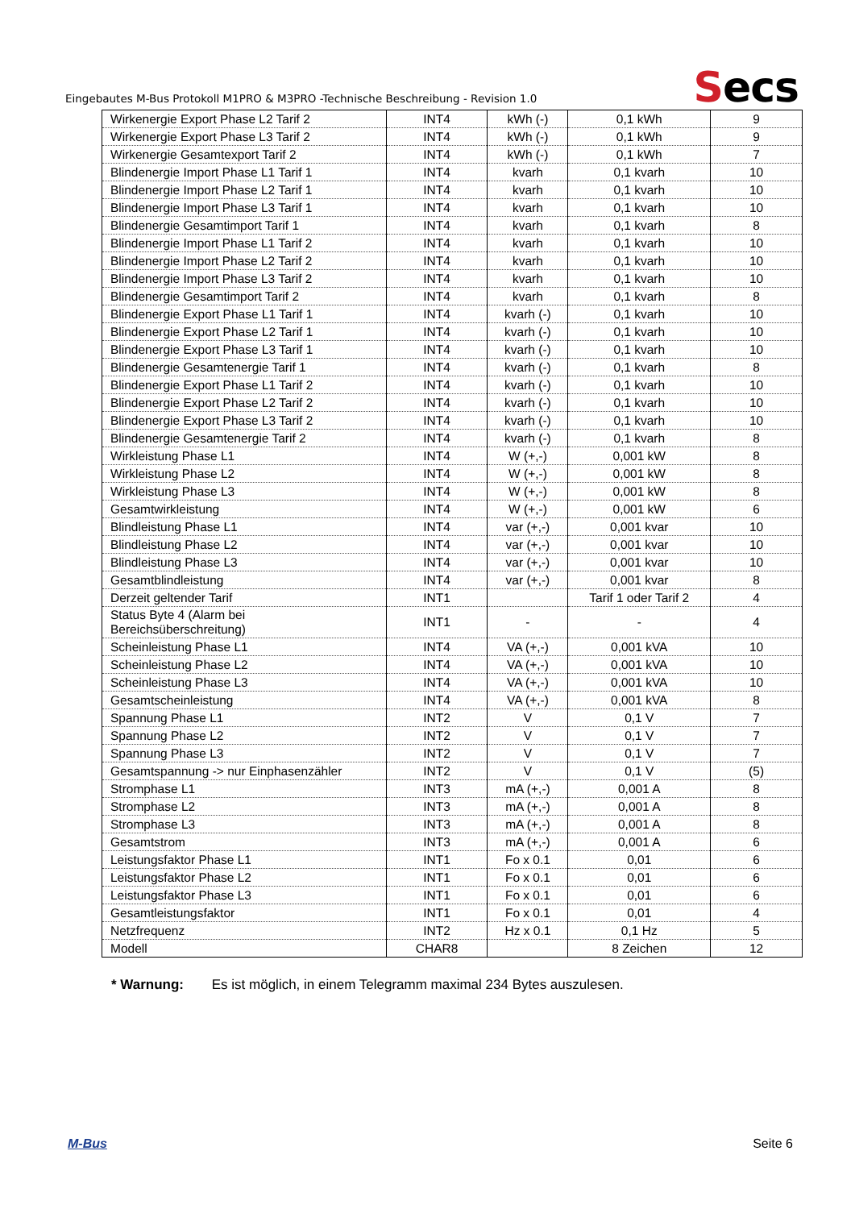Eingebautes M-Bus Protokoll M1PRO & M3PRO -Technische Beschreibung - Revision 1.0
Secs
| Wirkenergie Export Phase L2 Tarif 2 | INT4 | kWh (-) | 0,1 kWh | 9 |
| Wirkenergie Export Phase L3 Tarif 2 | INT4 | kWh (-) | 0,1 kWh | 9 |
| Wirkenergie Gesamtexport Tarif 2 | INT4 | kWh (-) | 0,1 kWh | 7 |
| Blindenergie Import Phase L1 Tarif 1 | INT4 | kvarh | 0,1 kvarh | 10 |
| Blindenergie Import Phase L2 Tarif 1 | INT4 | kvarh | 0,1 kvarh | 10 |
| Blindenergie Import Phase L3 Tarif 1 | INT4 | kvarh | 0,1 kvarh | 10 |
| Blindenergie Gesamtimport Tarif 1 | INT4 | kvarh | 0,1 kvarh | 8 |
| Blindenergie Import Phase L1 Tarif 2 | INT4 | kvarh | 0,1 kvarh | 10 |
| Blindenergie Import Phase L2 Tarif 2 | INT4 | kvarh | 0,1 kvarh | 10 |
| Blindenergie Import Phase L3 Tarif 2 | INT4 | kvarh | 0,1 kvarh | 10 |
| Blindenergie Gesamtimport Tarif 2 | INT4 | kvarh | 0,1 kvarh | 8 |
| Blindenergie Export Phase L1 Tarif 1 | INT4 | kvarh (-) | 0,1 kvarh | 10 |
| Blindenergie Export Phase L2 Tarif 1 | INT4 | kvarh (-) | 0,1 kvarh | 10 |
| Blindenergie Export Phase L3 Tarif 1 | INT4 | kvarh (-) | 0,1 kvarh | 10 |
| Blindenergie Gesamtenergie Tarif 1 | INT4 | kvarh (-) | 0,1 kvarh | 8 |
| Blindenergie Export Phase L1 Tarif 2 | INT4 | kvarh (-) | 0,1 kvarh | 10 |
| Blindenergie Export Phase L2 Tarif 2 | INT4 | kvarh (-) | 0,1 kvarh | 10 |
| Blindenergie Export Phase L3 Tarif 2 | INT4 | kvarh (-) | 0,1 kvarh | 10 |
| Blindenergie Gesamtenergie Tarif 2 | INT4 | kvarh (-) | 0,1 kvarh | 8 |
| Wirkleistung Phase L1 | INT4 | W (+,-) | 0,001 kW | 8 |
| Wirkleistung Phase L2 | INT4 | W (+,-) | 0,001 kW | 8 |
| Wirkleistung Phase L3 | INT4 | W (+,-) | 0,001 kW | 8 |
| Gesamtwirkleistung | INT4 | W (+,-) | 0,001 kW | 6 |
| Blindleistung Phase L1 | INT4 | var (+,-) | 0,001 kvar | 10 |
| Blindleistung Phase L2 | INT4 | var (+,-) | 0,001 kvar | 10 |
| Blindleistung Phase L3 | INT4 | var (+,-) | 0,001 kvar | 10 |
| Gesamtblindleistung | INT4 | var (+,-) | 0,001 kvar | 8 |
| Derzeit geltender Tarif | INT1 | | Tarif 1 oder Tarif 2 | 4 |
| Status Byte 4 (Alarm bei Bereichsüberschreitung) | INT1 | - | - | 4 |
| Scheinleistung Phase L1 | INT4 | VA (+,-) | 0,001 kVA | 10 |
| Scheinleistung Phase L2 | INT4 | VA (+,-) | 0,001 kVA | 10 |
| Scheinleistung Phase L3 | INT4 | VA (+,-) | 0,001 kVA | 10 |
| Gesamtscheinleistung | INT4 | VA (+,-) | 0,001 kVA | 8 |
| Spannung Phase L1 | INT2 | V | 0,1 V | 7 |
| Spannung Phase L2 | INT2 | V | 0,1 V | 7 |
| Spannung Phase L3 | INT2 | V | 0,1 V | 7 |
| Gesamtspannung -> nur Einphasenzähler | INT2 | V | 0,1 V | (5) |
| Stromphase L1 | INT3 | mA (+,-) | 0,001 A | 8 |
| Stromphase L2 | INT3 | mA (+,-) | 0,001 A | 8 |
| Stromphase L3 | INT3 | mA (+,-) | 0,001 A | 8 |
| Gesamtstrom | INT3 | mA (+,-) | 0,001 A | 6 |
| Leistungsfaktor Phase L1 | INT1 | Fo x 0.1 | 0,01 | 6 |
| Leistungsfaktor Phase L2 | INT1 | Fo x 0.1 | 0,01 | 6 |
| Leistungsfaktor Phase L3 | INT1 | Fo x 0.1 | 0,01 | 6 |
| Gesamtleistungsfaktor | INT1 | Fo x 0.1 | 0,01 | 4 |
| Netzfrequenz | INT2 | Hz x 0.1 | 0,1 Hz | 5 |
| Modell | CHAR8 | | 8 Zeichen | 12 |
* Warnung: Es ist möglich, in einem Telegramm maximal 234 Bytes auszulesen.
M-Bus Seite 6